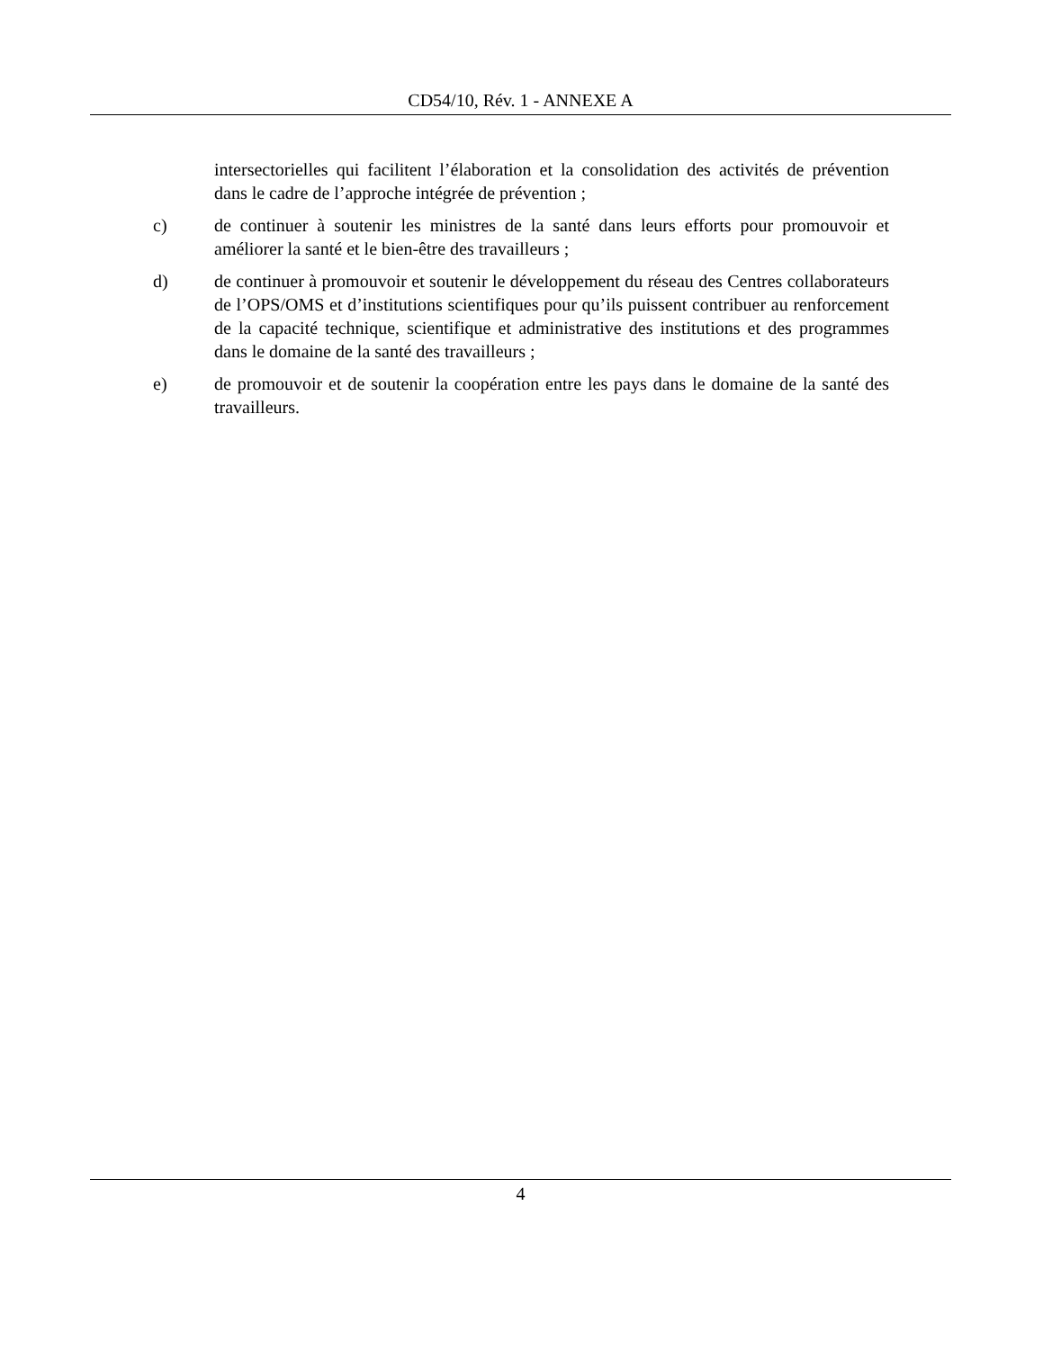CD54/10, Rév. 1 - ANNEXE A
intersectorielles qui facilitent l’élaboration et la consolidation des activités de prévention dans le cadre de l’approche intégrée de prévention ;
c) de continuer à soutenir les ministres de la santé dans leurs efforts pour promouvoir et améliorer la santé et le bien-être des travailleurs ;
d) de continuer à promouvoir et soutenir le développement du réseau des Centres collaborateurs de l’OPS/OMS et d’institutions scientifiques pour qu’ils puissent contribuer au renforcement de la capacité technique, scientifique et administrative des institutions et des programmes dans le domaine de la santé des travailleurs ;
e) de promouvoir et de soutenir la coopération entre les pays dans le domaine de la santé des travailleurs.
4